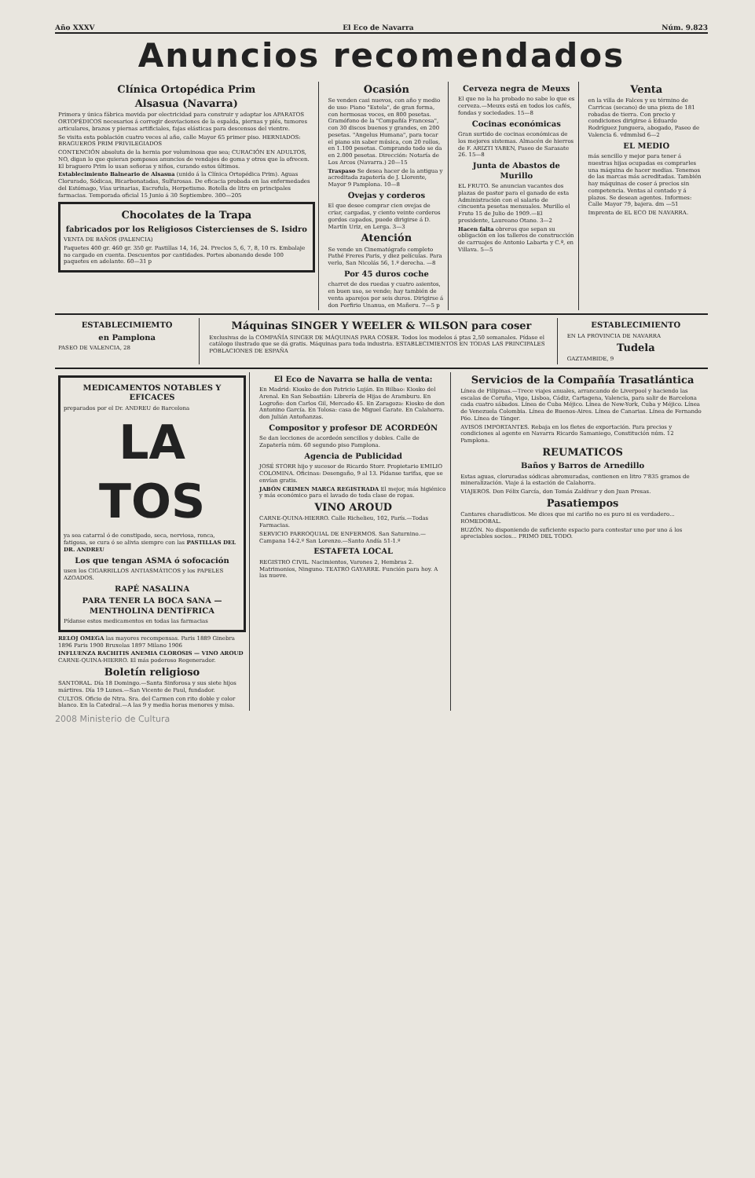Año XXXV El Eco de Navarra Núm. 9.823
Anuncios recomendados
Clínica Ortopédica Prim
Alsasua (Navarra)
Primera y única fábrica movida por electricidad para construir y adaptar los APARATOS ORTOPÉDICOS necesarios á corregir desviaciones de la espalda, piernas y piés, tumores articulares, brazos y piernas artificiales, fajas elásticas para descensos del vientre.
Se visita esta población cuatro veces al año, calle Mayor 65 primer piso. HERNIADOS: BRAGUEROS PRIM PRIVILEGIADOS
CONTENCIÓN absoluta de la hernia por voluminosa que sea; CURACIÓN EN ADULTOS, NO, digan lo que quieran pomposos anuncios de vendajes de goma y otros que la ofrecen. El braguero Prim lo usan señoras y niños, curando estos últimos.
Establecimiento Balneario de Alsasua (unido á la Clínica Ortopédica Prim). Aguas Clorurado, Sódicas, Bicarbonatadas, Sulfurosas. De eficacia probada en las enfermedades del Estómago, Vías urinarias, Escrofula, Herpetismo. Botella de litro en principales farmacias. Temporada oficial 15 Junio á 30 Septiembre. 300—205
Chocolates de la Trapa
fabricados por los Religiosos Cistercienses de S. Isidro
VENTA DE BAÑOS (PALENCIA)
Paquetes 400 gr. 460 gr. 350 gr. Pastillas 14, 16, 24. Precios 5, 6, 7, 8, 10 rs. Embalaje no cargado en cuenta. Descuentos por cantidades. Portes abonando desde 100 paquetes en adelante. 60—31 p
Ocasión
Se venden casi nuevos, con año y medio de uso: Piano "Estela", de gran forma, con hermosas voces, en 800 pesetas. Gramófono de la "Compañía Francesa", con 30 discos buenos y grandes, en 200 pesetas. "Angelus Humana", para tocar el piano sin saber música, con 20 rollos, en 1.100 pesetas. Comprando todo se da en 2.000 pesetas. Dirección: Notaría de Los Arcos (Navarra.) 20—15
Traspaso Se desea hacer de la antigua y acreditada zapatería de J. Llorente, Mayor 9 Pamplona. 10—8
Ovejas y corderos
El que desee comprar cien ovejas de criar, cargadas, y ciento veinte corderos gordos capados, puede dirigirse á D. Martín Uriz, en Lerga. 3—3
Atención
Se vende un Cinematógrafo completo Pathé Freres Paris, y diez películas. Para verlo, San Nicolás 56, 1.º derecha. —8
Por 45 duros coche
charret de dos ruedas y cuatro asientos, en buen uso, se vende; hay también de venta aparejos por seis duros. Dirigirse á don Porfirio Unanua, en Mañeru. 7—5 p
Cerveza negra de Meuxs
El que no la ha probado no sabe lo que es cerveza.—Meuxs está en todos los cafés, fondas y sociedades. 15—8
Cocinas económicas
Gran surtido de cocinas económicas de los mejores sistemas. Almacén de hierros de F. ARIZTI YABEN, Paseo de Sarasate 26. 15—8
Junta de Abastos de Murillo
EL FRUTO. Se anuncian vacantes dos plazas de pastor para el ganado de esta Administración con el salario de cincuenta pesetas mensuales. Murillo el Fruto 15 de Julio de 1909.—El presidente, Laureano Otano. 3—2
Hacen falta obreros que sepan su obligación en los talleres de construcción de carruajes de Antonio Labarta y C.ª, en Villava. 5—5
Venta
en la villa de Falces y su término de Carricas (secano) de una pieza de 181 robadas de tierra. Con precio y condiciones dirigirse á Eduardo Rodríguez Junguera, abogado, Paseo de Valencia 6. vdmmlsd 6—2
EL MEDIO
más sencillo y mejor para tener á nuestras hijas ocupadas es comprarles una máquina de hacer medias. Tenemos de las marcas más acreditadas. También hay máquinas de coser á precios sin competencia. Ventas al contado y á plazos. Se desean agentes. Informes: Calle Mayor 79, bajera. dm —51
Imprenta de EL ECO DE NAVARRA.
ESTABLECIMIEMTO
en Pamplona
PASEO DE VALENCIA, 28
Máquinas SINGER Y WEELER & WILSON para coser
Exclusivas de la COMPAÑÍA SINGER DE MÁQUINAS PARA COSER. Todos los modelos á ptas 2,50 semanales. Pídase el catálogo ilustrado que se dá gratis. Máquinas para toda industria. ESTABLECIMIENTOS EN TODAS LAS PRINCIPALES POBLACIONES DE ESPAÑA
ESTABLECIMIENTO
EN LA PROVINCIA DE NAVARRA
Tudela
GAZTAMBIDE, 9
MEDICAMENTOS NOTABLES Y EFICACES
preparados por el Dr. ANDREU de Barcelona
LA TOS
ya sea catarral ó de constipado, seca, nerviosa, ronca, fatigosa, se cura ó se alivia siempre con las PASTILLAS DEL DR. ANDREU
Los que tengan ASMA ó sofocación
usen los CIGARRILLOS ANTIASMÁTICOS y los PAPELES AZOADOS.
RAPÉ NASALINA
PARA TENER LA BOCA SANA — MENTHOLINA DENTÍFRICA
Pídanse estos medicamentos en todas las farmacias
RELOJ OMEGA las mayores recompensas. Paris 1889 Ginebra 1896 Paris 1900 Bruxelas 1897 Milano 1906
INFLUENZA RACHITIS ANEMIA CLOROSIS — VINO AROUD CARNE-QUINA-HIERRO. El más poderoso Regenerador.
Boletín religioso
SANTORAL. Día 18 Domingo.—Santa Sinforosa y sus siete hijos mártires. Día 19 Lunes.—San Vicente de Paul, fundador.
CULTOS. Oficio de Ntra. Sra. del Carmen con rito doble y color blanco. En la Catedral.—A las 9 y media horas menores y misa.
El Eco de Navarra se halla de venta:
En Madrid: Kiosko de don Patricio Luján. En Bilbao: Kiosko del Arenal. En San Sebastián: Librería de Hijas de Aramburu. En Logroño: don Carlos Gil, Mercado 45. En Zaragoza: Kiosko de don Antonino García. En Tolosa: casa de Miguel Garate. En Calahorra. don Julián Antoñanzas.
Compositor y profesor DE ACORDEÓN
Se dan lecciones de acordeón sencillos y dobles. Calle de Zapatería núm. 60 segundo piso Pamplona.
Agencia de Publicidad
JOSÉ STORR hijo y sucesor de Ricardo Storr. Propietario EMILIO COLOMINA. Oficinas: Desengaño, 9 al 13. Pídanse tarifas, que se envían gratis.
JABÓN CRIMEN MARCA REGISTRADA El mejor, más higiénico y más económico para el lavado de toda clase de ropas.
VINO AROUD
CARNE-QUINA-HIERRO. Calle Richelieu, 102, París.—Todas Farmacias.
SERVICIO PARROQUIAL DE ENFERMOS. San Saturnino.—Campana 14-2.º San Lorenzo.—Santo Andía 51-1.º
ESTAFETA LOCAL
REGISTRO CIVIL. Nacimientos, Varones 2, Hembras 2. Matrimonios, Ninguno. TEATRO GAYARRE. Función para hoy. A las nueve.
Servicios de la Compañía Trasatlántica
Línea de Filipinas.—Trece viajes anuales, arrancando de Liverpool y haciendo las escalas de Coruña, Vigo, Lisboa, Cádiz, Cartagena, Valencia, para salir de Barcelona cada cuatro sábados. Línea de Cuba Méjico. Línea de New-York, Cuba y Méjico. Línea de Venezuela Colombia. Línea de Buenos-Aires. Línea de Canarias. Línea de Fernando Póo. Línea de Tánger.
AVISOS IMPORTANTES. Rebaja en los fletes de exportación. Para precios y condiciones al agente en Navarra Ricardo Samaniego, Constitución núm. 12 Pamplona.
REUMATICOS
Baños y Barros de Arnedillo
Estas aguas, cloruradas sódicas abromuradas, contienen en litro 7'835 gramos de mineralización. Viaje á la estación de Calahorra.
VIAJEROS. Don Félix García, don Tomás Zaldívar y don Juan Presas.
Pasatiempos
Cantares charadísticos. Me dices que mi cariño no es puro ni es verdadero... ROMEDOBAL.
BUZÓN. No disponiendo de suficiente espacio para contestar uno por uno á los apreciables socios... PRIMO DEL TODO.
2008 Ministerio de Cultura